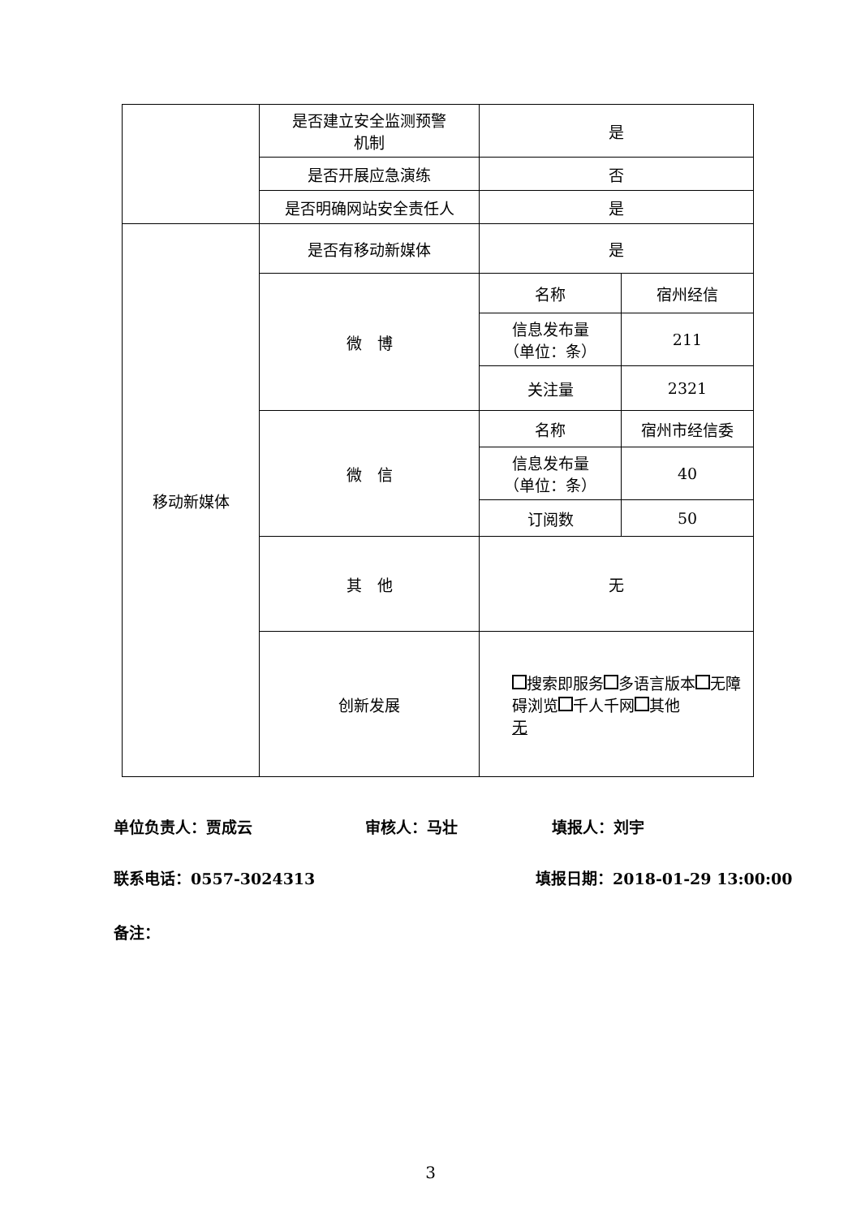| | 是否建立安全监测预警 机制 | 是 | |
| | 是否开展应急演练 | 否 | |
| | 是否明确网站安全责任人 | 是 | |
| 移动新媒体 | 是否有移动新媒体 | 是 | |
| | 微 博 | 名称 | 宿州经信 |
| | | 信息发布量 （单位：条） | 211 |
| | | 关注量 | 2321 |
| | 微 信 | 名称 | 宿州市经信委 |
| | | 信息发布量 （单位：条） | 40 |
| | | 订阅数 | 50 |
| | 其 他 | 无 | |
| | 创新发展 | 搜索即服务 多语言版本 无障碍浏览 千人千网 其他 无 | |
单位负责人：贾成云 审核人：马壮 填报人：刘宇
联系电话：0557-3024313 填报日期：2018-01-29 13:00:00
备注：
3